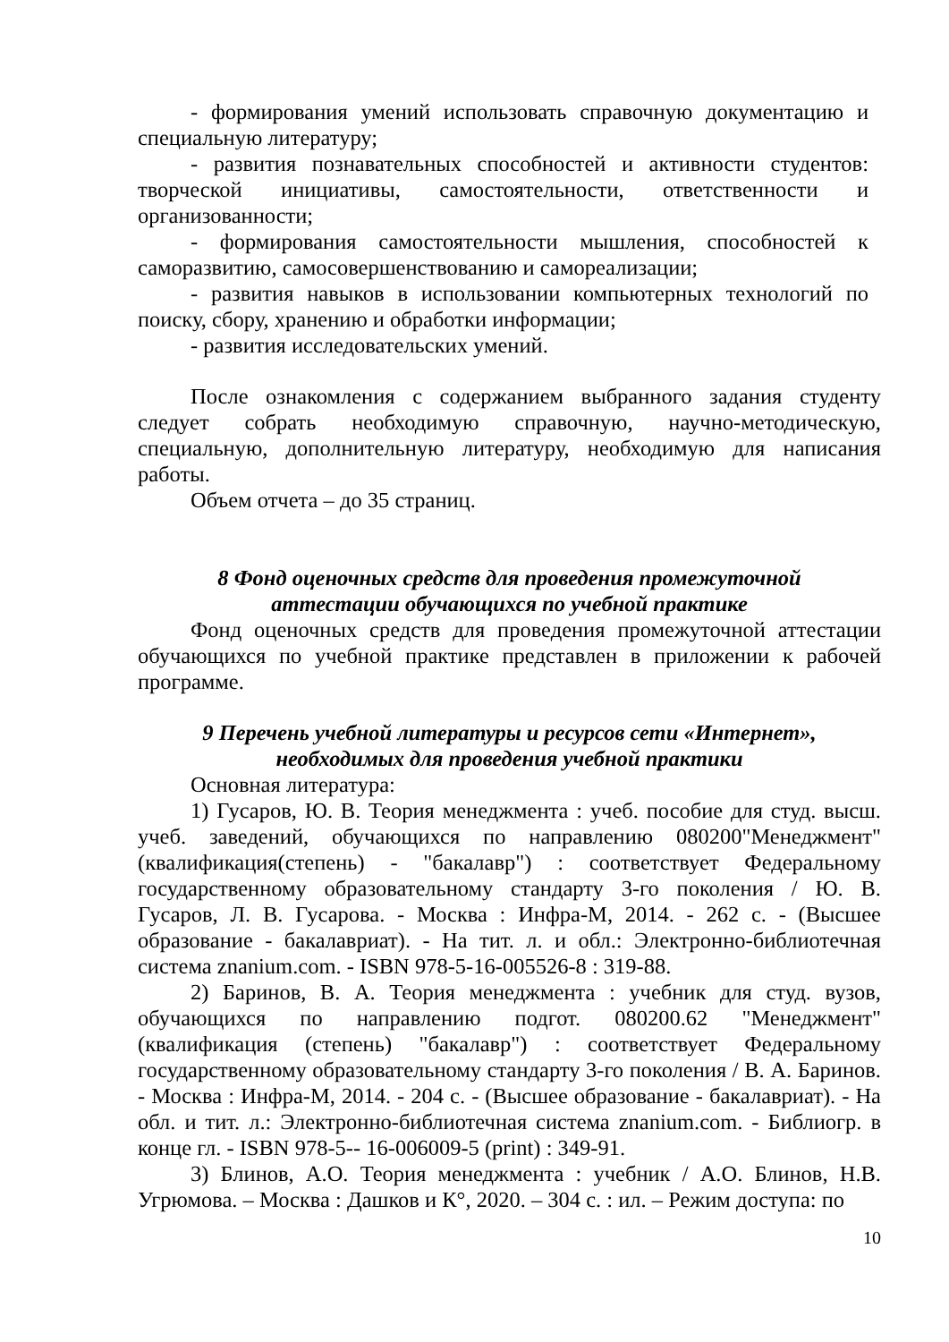- формирования умений использовать справочную документацию и специальную литературу;
- развития познавательных способностей и активности студентов: творческой инициативы, самостоятельности, ответственности и организованности;
- формирования самостоятельности мышления, способностей к саморазвитию, самосовершенствованию и самореализации;
- развития навыков в использовании компьютерных технологий по поиску, сбору, хранению и обработки информации;
- развития исследовательских умений.
После ознакомления с содержанием выбранного задания студенту следует собрать необходимую справочную, научно-методическую, специальную, дополнительную литературу, необходимую для написания работы.
Объем отчета – до 35 страниц.
8 Фонд оценочных средств для проведения промежуточной
аттестации обучающихся по учебной практике
Фонд оценочных средств для проведения промежуточной аттестации обучающихся по учебной практике представлен в приложении к рабочей программе.
9 Перечень учебной литературы и ресурсов сети «Интернет»,
необходимых для проведения учебной практики
Основная литература:
1) Гусаров, Ю. В. Теория менеджмента : учеб. пособие для студ. высш. учеб. заведений, обучающихся по направлению 080200"Менеджмент" (квалификация(степень) - "бакалавр") : соответствует Федеральному государственному образовательному стандарту 3-го поколения / Ю. В. Гусаров, Л. В. Гусарова. - Москва : Инфра-М, 2014. - 262 с. - (Высшее образование - бакалавриат). - На тит. л. и обл.: Электронно-библиотечная система znanium.com. - ISBN 978-5-16-005526-8 : 319-88.
2) Баринов, В. А. Теория менеджмента : учебник для студ. вузов, обучающихся по направлению подгот. 080200.62 "Менеджмент" (квалификация (степень) "бакалавр") : соответствует Федеральному государственному образовательному стандарту 3-го поколения / В. А. Баринов. - Москва : Инфра-М, 2014. - 204 с. - (Высшее образование - бакалавриат). - На обл. и тит. л.: Электронно-библиотечная система znanium.com. - Библиогр. в конце гл. - ISBN 978-5-- 16-006009-5 (print) : 349-91.
3) Блинов, А.О. Теория менеджмента : учебник / А.О. Блинов, Н.В. Угрюмова. – Москва : Дашков и К°, 2020. – 304 с. : ил. – Режим доступа: по
10